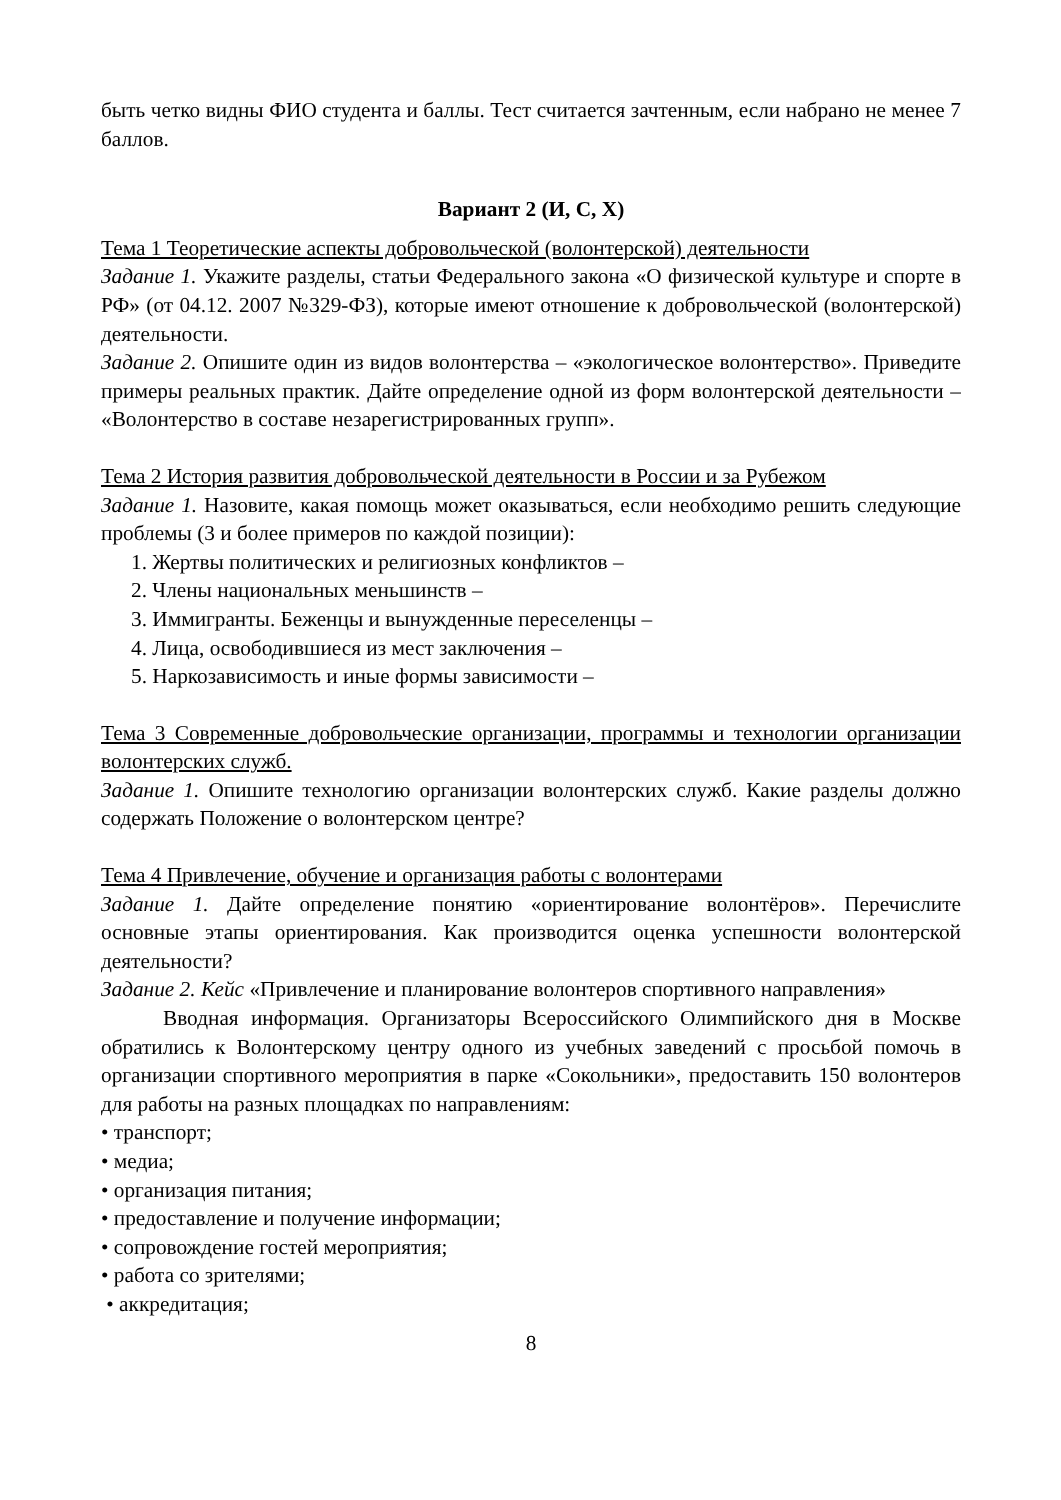быть четко видны ФИО студента и баллы. Тест считается зачтенным, если набрано не менее 7 баллов.
Вариант 2 (И, С, Х)
Тема 1 Теоретические аспекты добровольческой (волонтерской) деятельности
Задание 1. Укажите разделы, статьи Федерального закона «О физической культуре и спорте в РФ» (от 04.12. 2007 №329-ФЗ), которые имеют отношение к добровольческой (волонтерской) деятельности.
Задание 2. Опишите один из видов волонтерства – «экологическое волонтерство». Приведите примеры реальных практик. Дайте определение одной из форм волонтерской деятельности – «Волонтерство в составе незарегистрированных групп».
Тема 2 История развития добровольческой деятельности в России и за Рубежом
Задание 1. Назовите, какая помощь может оказываться, если необходимо решить следующие проблемы (3 и более примеров по каждой позиции):
1. Жертвы политических и религиозных конфликтов –
2. Члены национальных меньшинств –
3. Иммигранты. Беженцы и вынужденные переселенцы –
4. Лица, освободившиеся из мест заключения –
5. Наркозависимость и иные формы зависимости –
Тема 3 Современные добровольческие организации, программы и технологии организации волонтерских служб.
Задание 1. Опишите технологию организации волонтерских служб. Какие разделы должно содержать Положение о волонтерском центре?
Тема 4 Привлечение, обучение и организация работы с волонтерами
Задание 1. Дайте определение понятию «ориентирование волонтёров». Перечислите основные этапы ориентирования. Как производится оценка успешности волонтерской деятельности?
Задание 2. Кейс «Привлечение и планирование волонтеров спортивного направления»
Вводная информация. Организаторы Всероссийского Олимпийского дня в Москве обратились к Волонтерскому центру одного из учебных заведений с просьбой помочь в организации спортивного мероприятия в парке «Сокольники», предоставить 150 волонтеров для работы на разных площадках по направлениям:
• транспорт;
• медиа;
• организация питания;
• предоставление и получение информации;
• сопровождение гостей мероприятия;
• работа со зрителями;
• аккредитация;
8